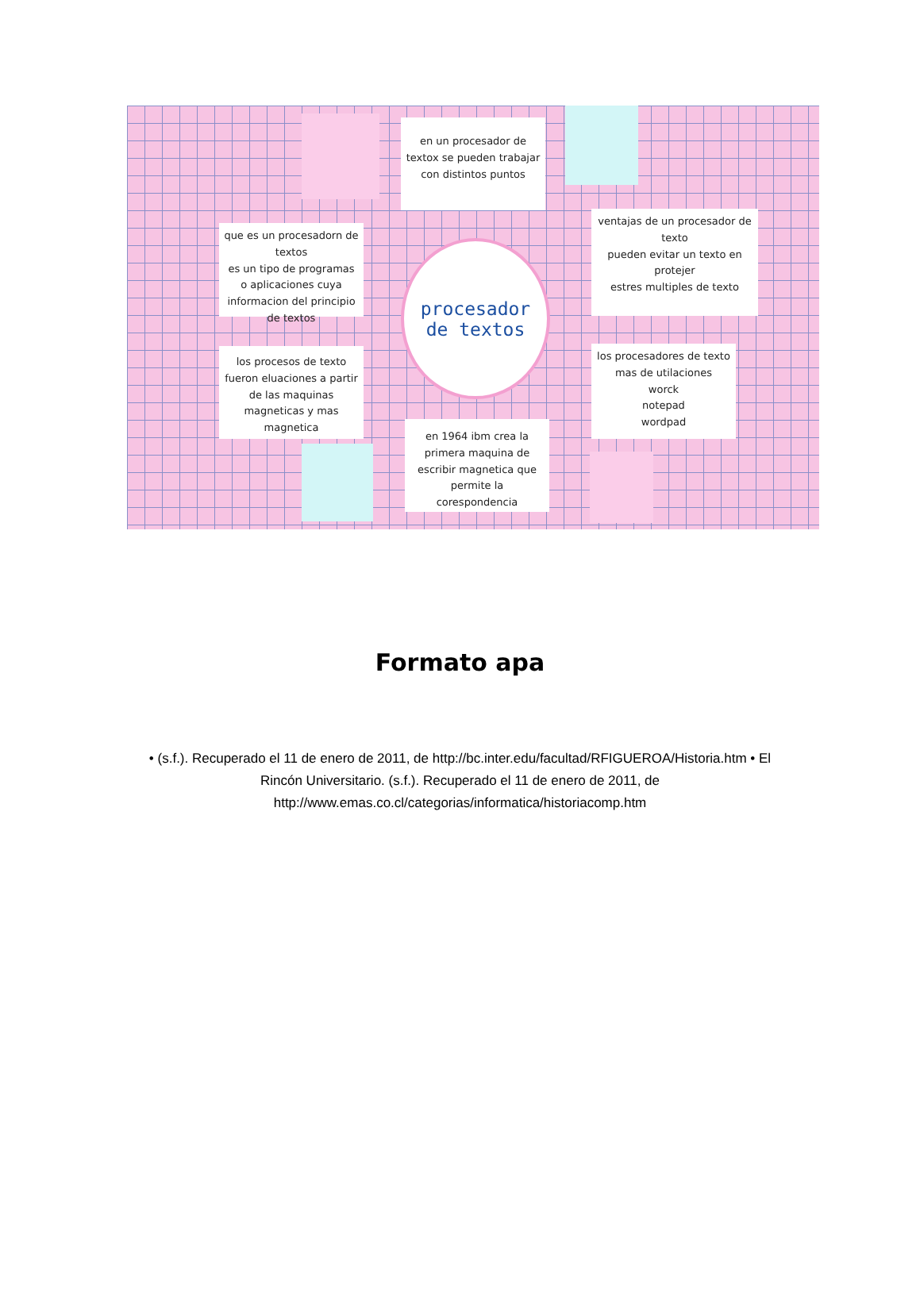en un procesador de textox se pueden trabajar con distintos puntos
que es un procesadorn de textos
es un tipo de programas o aplicaciones cuya informacion del principio de textos
ventajas de un procesador de texto
pueden evitar un texto en protejer
estres multiples de texto
los procesos de texto fueron eluaciones a partir de las maquinas magneticas y mas magnetica
los procesadores de texto mas de utilaciones
worck
notepad
wordpad
en 1964 ibm crea la primera maquina de escribir magnetica que permite la corespondencia
procesador
de textos
Formato apa
• (s.f.). Recuperado el 11 de enero de 2011, de http://bc.inter.edu/facultad/RFIGUEROA/Historia.htm • El Rincón Universitario. (s.f.). Recuperado el 11 de enero de 2011, de http://www.emas.co.cl/categorias/informatica/historiacomp.htm